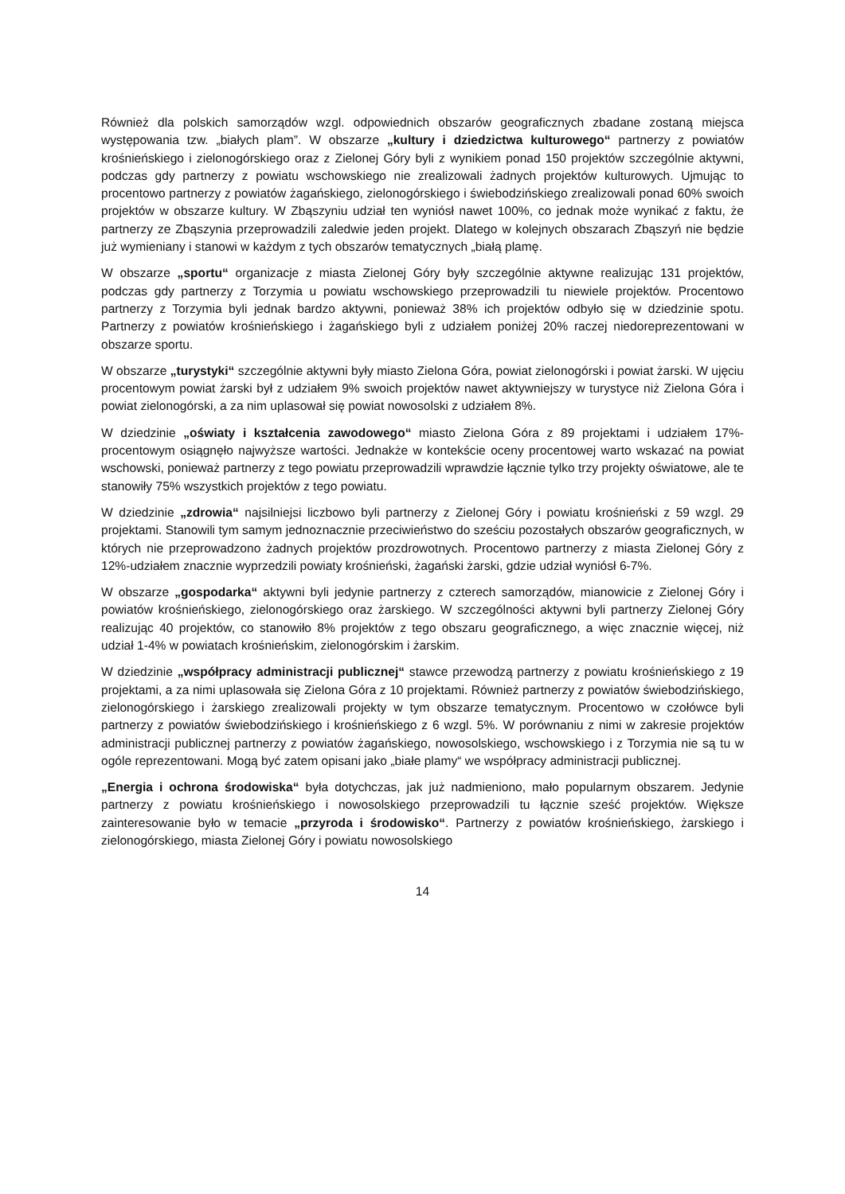Również dla polskich samorządów wzgl. odpowiednich obszarów geograficznych zbadane zostaną miejsca występowania tzw. „białych plam”. W obszarze „kultury i dziedzictwa kulturowego“ partnerzy z powiatów krośnieńskiego i zielonogórskiego oraz z Zielonej Góry byli z wynikiem ponad 150 projektów szczególnie aktywni, podczas gdy partnerzy z powiatu wschowskiego nie zrealizowali żadnych projektów kulturowych. Ujmując to procentowo partnerzy z powiatów żagańskiego, zielonogórskiego i świebodzińskiego zrealizowali ponad 60% swoich projektów w obszarze kultury. W Zbąszyniu udział ten wyniósł nawet 100%, co jednak może wynikać z faktu, że partnerzy ze Zbąszynia przeprowadzili zaledwie jeden projekt. Dlatego w kolejnych obszarach Zbąszyń nie będzie już wymieniany i stanowi w każdym z tych obszarów tematycznych „białą plamę.
W obszarze „sportu“ organizacje z miasta Zielonej Góry były szczególnie aktywne realizując 131 projektów, podczas gdy partnerzy z Torzymia u powiatu wschowskiego przeprowadzili tu niewiele projektów. Procentowo partnerzy z Torzymia byli jednak bardzo aktywni, ponieważ 38% ich projektów odbyło się w dziedzinie spotu. Partnerzy z powiatów krośnieńskiego i żagańskiego byli z udziałem poniżej 20% raczej niedoreprezentowani w obszarze sportu.
W obszarze „turystyki“ szczególnie aktywni były miasto Zielona Góra, powiat zielonogórski i powiat żarski. W ujęciu procentowym powiat żarski był z udziałem 9% swoich projektów nawet aktywniejszy w turystyce niż Zielona Góra i powiat zielonogórski, a za nim uplasował się powiat nowosolski z udziałem 8%.
W dziedzinie „oświaty i kształcenia zawodowego“ miasto Zielona Góra z 89 projektami i udziałem 17%-procentowym osiągnęło najwyższe wartości. Jednakże w kontekście oceny procentowej warto wskazać na powiat wschowski, ponieważ partnerzy z tego powiatu przeprowadzili wprawdzie łącznie tylko trzy projekty oświatowe, ale te stanowiły 75% wszystkich projektów z tego powiatu.
W dziedzinie „zdrowia“ najsilniejsi liczbowo byli partnerzy z Zielonej Góry i powiatu krośnieński z 59 wzgl. 29 projektami. Stanowili tym samym jednoznacznie przeciwieństwo do sześciu pozostałych obszarów geograficznych, w których nie przeprowadzono żadnych projektów prozdrowotnych. Procentowo partnerzy z miasta Zielonej Góry z 12%-udziałem znacznie wyprzedzili powiaty krośnieński, żagański żarski, gdzie udział wyniósł 6-7%.
W obszarze „gospodarka“ aktywni byli jedynie partnerzy z czterech samorządów, mianowicie z Zielonej Góry i powiatów krośnieńskiego, zielonogórskiego oraz żarskiego. W szczególności aktywni byli partnerzy Zielonej Góry realizując 40 projektów, co stanowiło 8% projektów z tego obszaru geograficznego, a więc znacznie więcej, niż udział 1-4% w powiatach krośnieńskim, zielonogórskim i żarskim.
W dziedzinie „współpracy administracji publicznej“ stawce przewodzą partnerzy z powiatu krośnieńskiego z 19 projektami, a za nimi uplasowała się Zielona Góra z 10 projektami. Również partnerzy z powiatów świebodzińskiego, zielonogórskiego i żarskiego zrealizowali projekty w tym obszarze tematycznym. Procentowo w czołówce byli partnerzy z powiatów świebodzińskiego i krośnieńskiego z 6 wzgl. 5%. W porównaniu z nimi w zakresie projektów administracji publicznej partnerzy z powiatów żagańskiego, nowosolskiego, wschowskiego i z Torzymia nie są tu w ogóle reprezentowani. Mogą być zatem opisani jako „białe plamy“ we współpracy administracji publicznej.
„Energia i ochrona środowiska“ była dotychczas, jak już nadmieniono, mało popularnym obszarem. Jedynie partnerzy z powiatu krośnieńskiego i nowosolskiego przeprowadzili tu łącznie sześć projektów. Większe zainteresowanie było w temacie „przyroda i środowisko“. Partnerzy z powiatów krośnieńskiego, żarskiego i zielonogórskiego, miasta Zielonej Góry i powiatu nowosolskiego
14